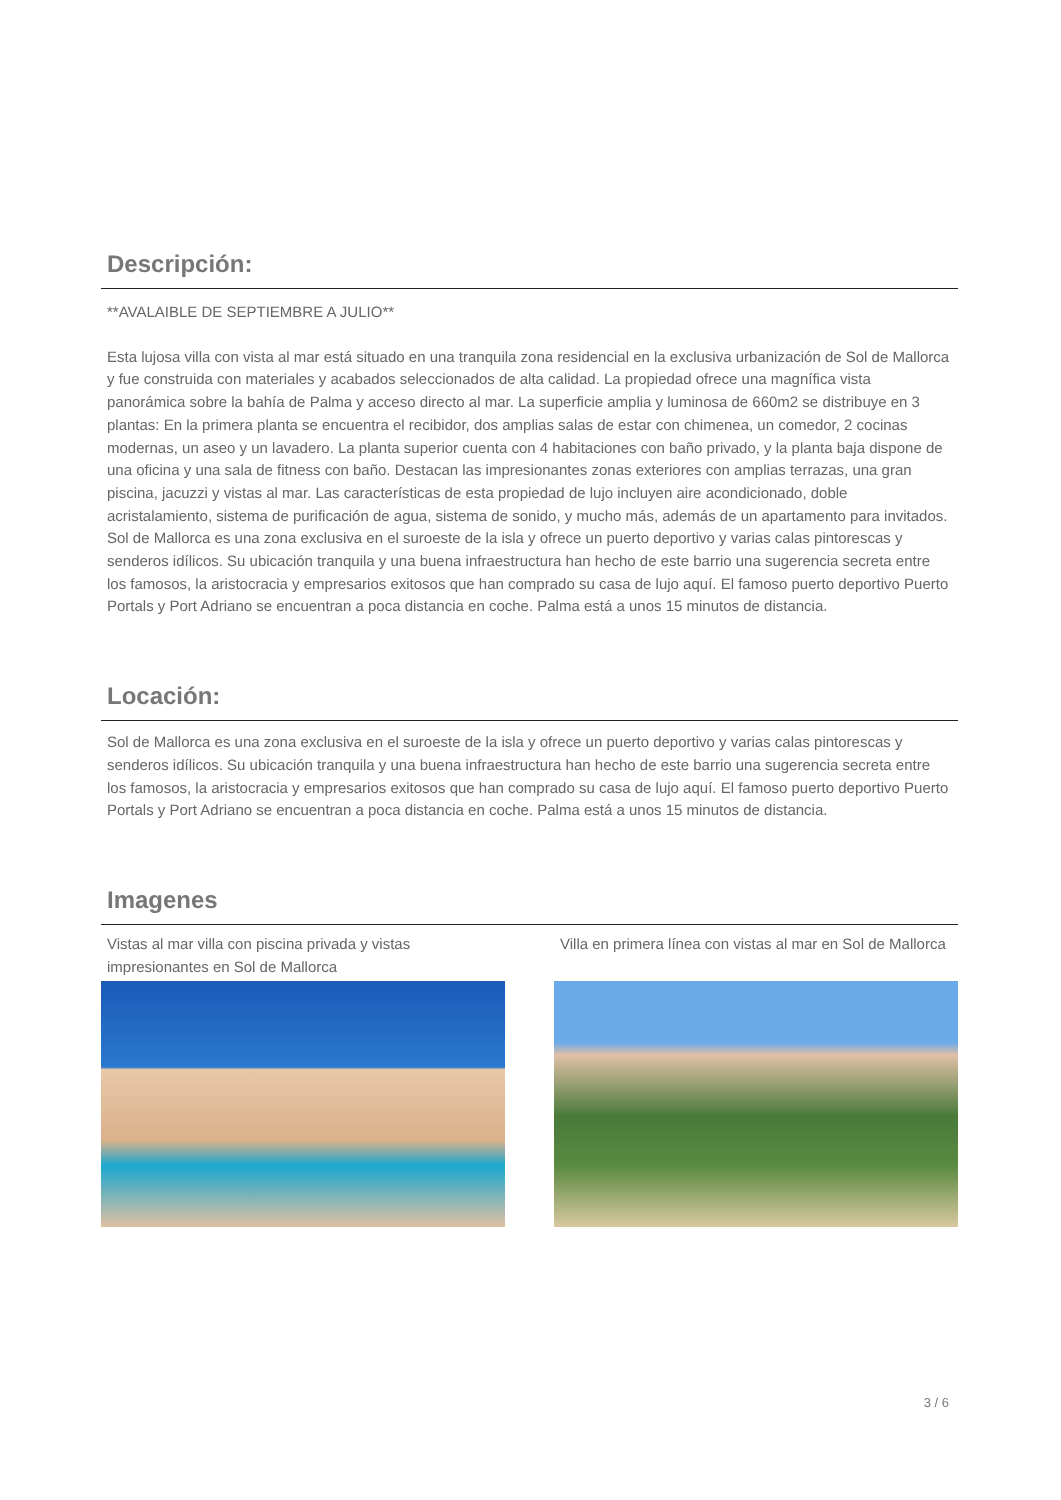Descripción:
**AVALAIBLE DE SEPTIEMBRE A JULIO**
Esta lujosa villa con vista al mar está situado en una tranquila zona residencial en la exclusiva urbanización de Sol de Mallorca y fue construida con materiales y acabados seleccionados de alta calidad. La propiedad ofrece una magnífica vista panorámica sobre la bahía de Palma y acceso directo al mar. La superficie amplia y luminosa de 660m2 se distribuye en 3 plantas: En la primera planta se encuentra el recibidor, dos amplias salas de estar con chimenea, un comedor, 2 cocinas modernas, un aseo y un lavadero. La planta superior cuenta con 4 habitaciones con baño privado, y la planta baja dispone de una oficina y una sala de fitness con baño. Destacan las impresionantes zonas exteriores con amplias terrazas, una gran piscina, jacuzzi y vistas al mar. Las características de esta propiedad de lujo incluyen aire acondicionado, doble acristalamiento, sistema de purificación de agua, sistema de sonido, y mucho más, además de un apartamento para invitados. Sol de Mallorca es una zona exclusiva en el suroeste de la isla y ofrece un puerto deportivo y varias calas pintorescas y senderos idílicos. Su ubicación tranquila y una buena infraestructura han hecho de este barrio una sugerencia secreta entre los famosos, la aristocracia y empresarios exitosos que han comprado su casa de lujo aquí. El famoso puerto deportivo Puerto Portals y Port Adriano se encuentran a poca distancia en coche. Palma está a unos 15 minutos de distancia.
Locación:
Sol de Mallorca es una zona exclusiva en el suroeste de la isla y ofrece un puerto deportivo y varias calas pintorescas y senderos idílicos. Su ubicación tranquila y una buena infraestructura han hecho de este barrio una sugerencia secreta entre los famosos, la aristocracia y empresarios exitosos que han comprado su casa de lujo aquí. El famoso puerto deportivo Puerto Portals y Port Adriano se encuentran a poca distancia en coche. Palma está a unos 15 minutos de distancia.
Imagenes
Vistas al mar villa con piscina privada y vistas impresionantes en Sol de Mallorca
Villa en primera línea con vistas al mar en Sol de Mallorca
3 / 6